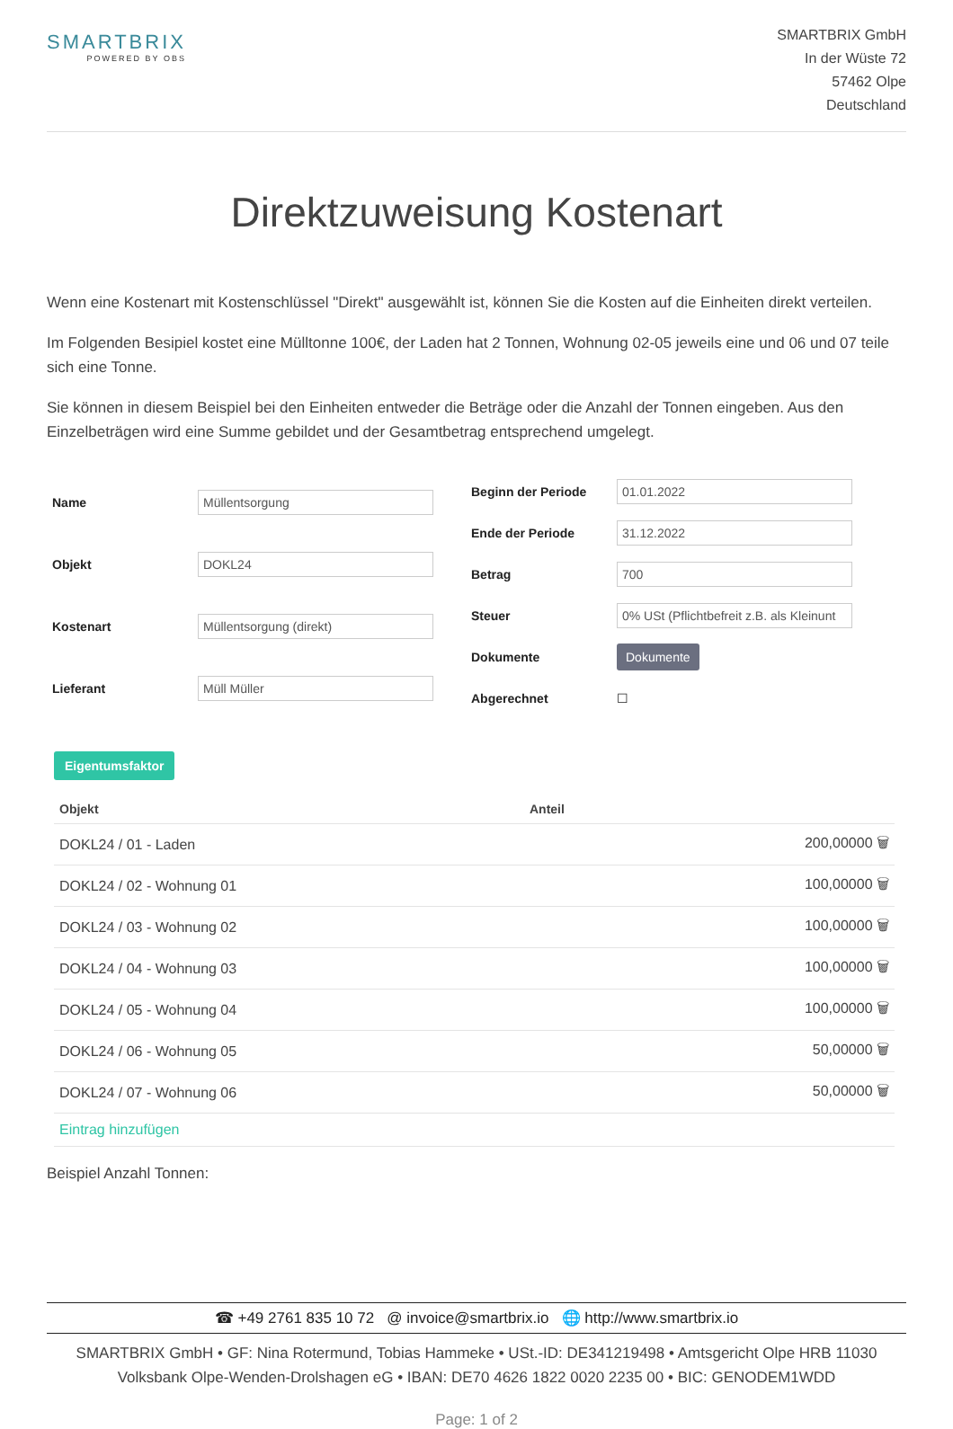SMARTBRIX
POWERED BY OBS
SMARTBRIX GmbH
In der Wüste 72
57462 Olpe
Deutschland
Direktzuweisung Kostenart
Wenn eine Kostenart mit Kostenschlüssel "Direkt" ausgewählt ist, können Sie die Kosten auf die Einheiten direkt verteilen.
Im Folgenden Besipiel kostet eine Mülltonne 100€, der Laden hat 2 Tonnen, Wohnung 02-05 jeweils eine und 06 und 07 teile sich eine Tonne.
Sie können in diesem Beispiel bei den Einheiten entweder die Beträge oder die Anzahl der Tonnen eingeben. Aus den Einzelbeträgen wird eine Summe gebildet und der Gesamtbetrag entsprechend umgelegt.
| Name | Müllentsorgung |
| Objekt | DOKL24 |
| Kostenart | Müllentsorgung (direkt) |
| Lieferant | Müll Müller |
| Beginn der Periode | 01.01.2022 |
| Ende der Periode | 31.12.2022 |
| Betrag | 700 |
| Steuer | 0% USt (Pflichtbefreit z.B. als Kleinunt |
| Dokumente | Dokumente |
| Abgerechnet | ☐ |
Eigentumsfaktor
| Objekt | Anteil |
| --- | --- |
| DOKL24 / 01 - Laden | 200,00000 🗑 |
| DOKL24 / 02 - Wohnung 01 | 100,00000 🗑 |
| DOKL24 / 03 - Wohnung 02 | 100,00000 🗑 |
| DOKL24 / 04 - Wohnung 03 | 100,00000 🗑 |
| DOKL24 / 05 - Wohnung 04 | 100,00000 🗑 |
| DOKL24 / 06 - Wohnung 05 | 50,00000 🗑 |
| DOKL24 / 07 - Wohnung 06 | 50,00000 🗑 |
| Eintrag hinzufügen | |
Beispiel Anzahl Tonnen:
☎ +49 2761 835 10 72 @ invoice@smartbrix.io 🌐 http://www.smartbrix.io
SMARTBRIX GmbH • GF: Nina Rotermund, Tobias Hammeke • USt.-ID: DE341219498 • Amtsgericht Olpe HRB 11030
Volksbank Olpe-Wenden-Drolshagen eG • IBAN: DE70 4626 1822 0020 2235 00 • BIC: GENODEM1WDD
Page: 1 of 2